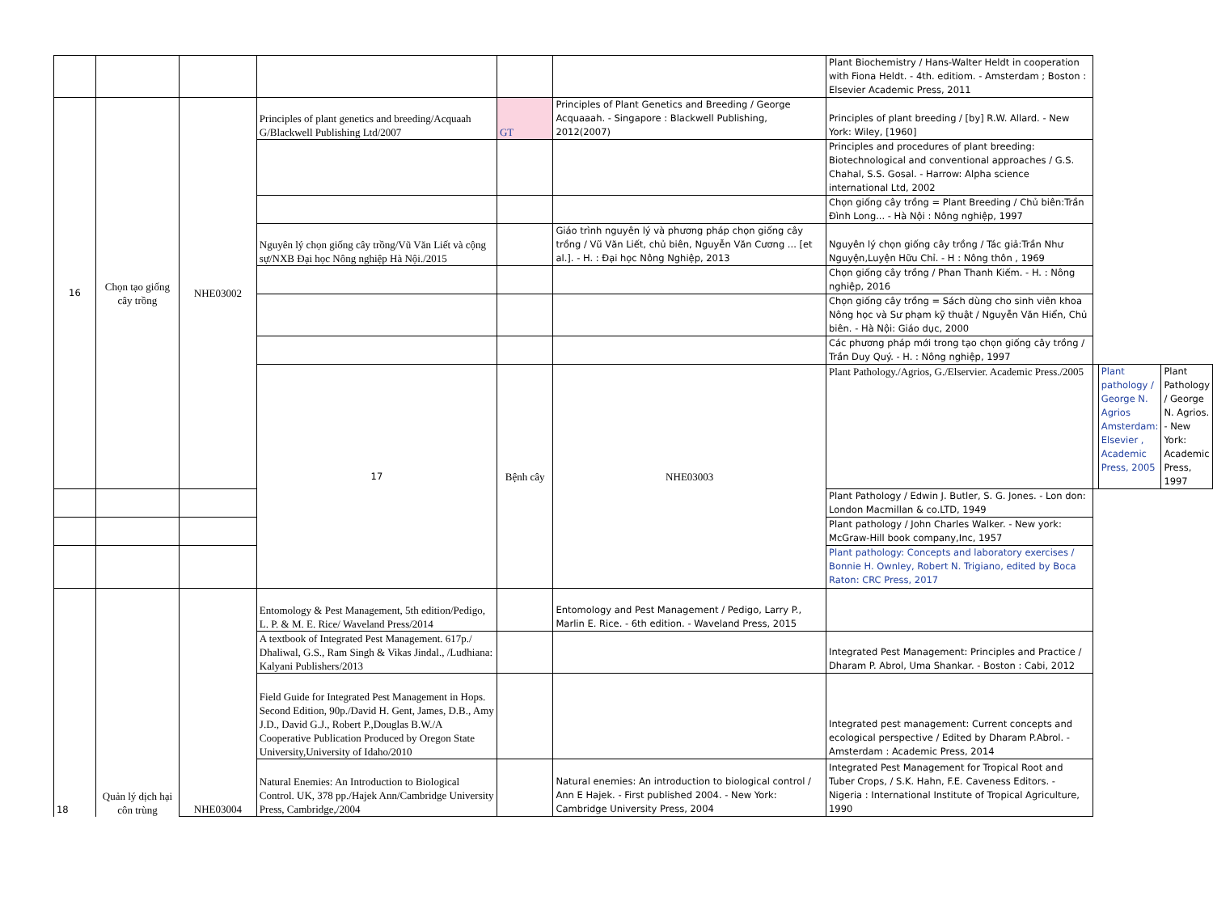| | | | | | | Plant Biochemistry / Hans-Walter Heldt in cooperation with Fiona Heldt. - 4th. editiom. - Amsterdam ; Boston : Elsevier Academic Press, 2011 | | | |
| 16 | Chọn tạo giống cây trồng | NHE03002 | Principles of plant genetics and breeding/Acquaah G/Blackwell Publishing Ltd/2007 | GT | Principles of Plant Genetics and Breeding / George Acquaaah. - Singapore : Blackwell Publishing, 2012(2007) | Principles of plant breeding / [by] R.W. Allard. - New York: Wiley, [1960] | | | |
| | | | | | | Principles and procedures of plant breeding: Biotechnological and conventional approaches / G.S. Chahal, S.S. Gosal. - Harrow: Alpha science international Ltd, 2002 | | | |
| | | | | | | Chọn giống cây trồng = Plant Breeding / Chủ biên:Trần Đình Long... - Hà Nội : Nông nghiệp, 1997 | | | |
| | | | Nguyên lý chọn giống cây trồng/Vũ Văn Liết và cộng sự/NXB Đại học Nông nghiệp Hà Nội./2015 | | Giáo trình nguyên lý và phương pháp chọn giống cây trồng / Vũ Văn Liết, chủ biên, Nguyễn Văn Cương ... [et al.]. - H. : Đại học Nông Nghiệp, 2013 | Nguyên lý chọn giống cây trồng / Tác giả:Trần Như Nguyện,Luyện Hữu Chỉ. - H : Nông thôn , 1969 | | | |
| | | | | | | Chọn giống cây trồng / Phan Thanh Kiếm. - H. : Nông nghiệp, 2016 | | | |
| | | | | | | Chọn giống cây trồng = Sách dùng cho sinh viên khoa Nông học và Sư phạm kỹ thuật / Nguyễn Văn Hiển, Chủ biên. - Hà Nội: Giáo dục, 2000 | | | |
| | | | | | | Các phương pháp mới trong tạo chọn giống cây trồng / Trần Duy Quý. - H. : Nông nghiệp, 1997 | | | |
| | | | 17 | Bệnh cây | NHE03003 | Plant Pathology./Agrios, G./Elservier. Academic Press./2005 | | Plant pathology / George N. Agrios Amsterdam: Elsevier , Academic Press, 2005 | Plant Pathology / George N. Agrios. - New York: Academic Press, 1997 |
| | | | | | | Plant Pathology / Edwin J. Butler, S. G. Jones. - Lon don: London Macmillan & co.LTD, 1949 | | | |
| | | | | | | Plant pathology / John Charles Walker. - New york: McGraw-Hill book company,Inc, 1957 | | | |
| | | | | | | Plant pathology: Concepts and laboratory exercises / Bonnie H. Ownley, Robert N. Trigiano, edited by Boca Raton: CRC Press, 2017 | | | |
| 18 | Quản lý dịch hại côn trùng | NHE03004 | Entomology & Pest Management, 5th edition/Pedigo, L. P. & M. E. Rice/ Waveland Press/2014 | | Entomology and Pest Management / Pedigo, Larry P., Marlin E. Rice. - 6th edition. - Waveland Press, 2015 | | | | |
| | | | A textbook of Integrated Pest Management. 617p./ Dhaliwal, G.S., Ram Singh & Vikas Jindal., /Ludhiana: Kalyani Publishers/2013 | | | Integrated Pest Management: Principles and Practice / Dharam P. Abrol, Uma Shankar. - Boston : Cabi, 2012 | | | |
| | | | Field Guide for Integrated Pest Management in Hops. Second Edition, 90p./David H. Gent, James, D.B., Amy J.D., David G.J., Robert P.,Douglas B.W./A Cooperative Publication Produced by Oregon State University,University of Idaho/2010 | | | Integrated pest management: Current concepts and ecological perspective / Edited by Dharam P.Abrol. - Amsterdam : Academic Press, 2014 | | | |
| | | | Natural Enemies: An Introduction to Biological Control. UK, 378 pp./Hajek Ann/Cambridge University Press, Cambridge,/2004 | | Natural enemies: An introduction to biological control / Ann E Hajek. - First published 2004. - New York: Cambridge University Press, 2004 | Integrated Pest Management for Tropical Root and Tuber Crops, / S.K. Hahn, F.E. Caveness Editors. - Nigeria : International Institute of Tropical Agriculture, 1990 | | | |